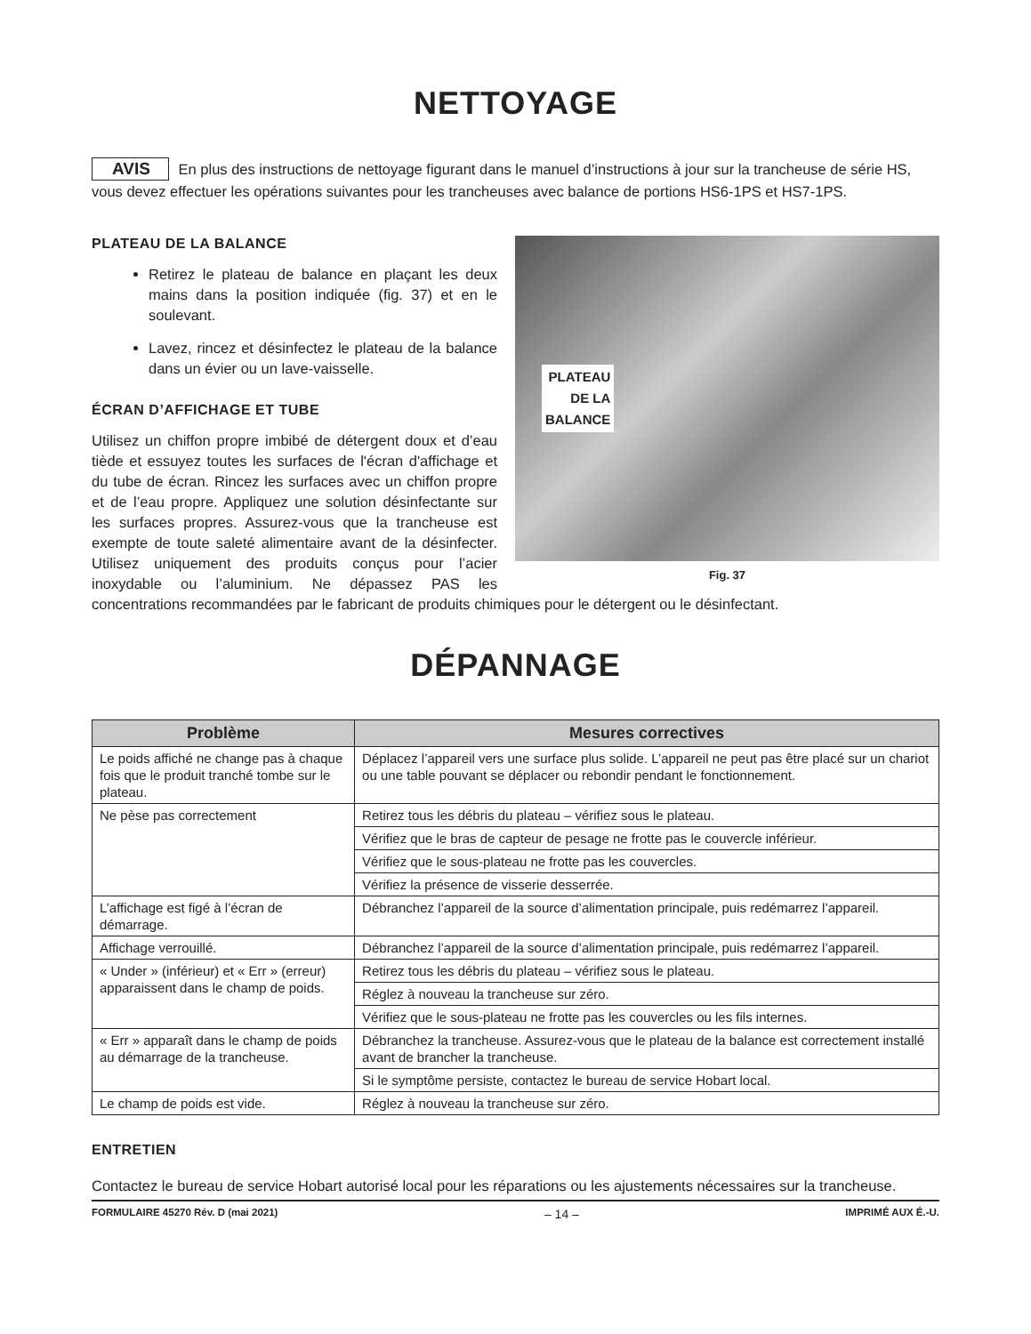NETTOYAGE
AVIS En plus des instructions de nettoyage figurant dans le manuel d’instructions à jour sur la trancheuse de série HS, vous devez effectuer les opérations suivantes pour les trancheuses avec balance de portions HS6-1PS et HS7-1PS.
PLATEAU
DE LA
BALANCE
Fig. 37
PLATEAU DE LA BALANCE
Retirez le plateau de balance en plaçant les deux mains dans la position indiquée (fig. 37) et en le soulevant.
Lavez, rincez et désinfectez le plateau de la balance dans un évier ou un lave-vaisselle.
ÉCRAN D’AFFICHAGE ET TUBE
Utilisez un chiffon propre imbibé de détergent doux et d’eau tiède et essuyez toutes les surfaces de l'écran d'affichage et du tube de écran. Rincez les surfaces avec un chiffon propre et de l’eau propre. Appliquez une solution désinfectante sur les surfaces propres. Assurez-vous que la trancheuse est exempte de toute saleté alimentaire avant de la désinfecter. Utilisez uniquement des produits conçus pour l’acier inoxydable ou l’aluminium. Ne dépassez PAS les concentrations recommandées par le fabricant de produits chimiques pour le détergent ou le désinfectant.
DÉPANNAGE
| Problème | Mesures correctives |
| --- | --- |
| Le poids affiché ne change pas à chaque fois que le produit tranché tombe sur le plateau. | Déplacez l’appareil vers une surface plus solide. L’appareil ne peut pas être placé sur un chariot ou une table pouvant se déplacer ou rebondir pendant le fonctionnement. |
| Ne pèse pas correctement | Retirez tous les débris du plateau – vérifiez sous le plateau. |
| | Vérifiez que le bras de capteur de pesage ne frotte pas le couvercle inférieur. |
| | Vérifiez que le sous-plateau ne frotte pas les couvercles. |
| | Vérifiez la présence de visserie desserrée. |
| L’affichage est figé à l’écran de démarrage. | Débranchez l’appareil de la source d’alimentation principale, puis redémarrez l’appareil. |
| Affichage verrouillé. | Débranchez l’appareil de la source d’alimentation principale, puis redémarrez l’appareil. |
| « Under » (inférieur) et « Err » (erreur) apparaissent dans le champ de poids. | Retirez tous les débris du plateau – vérifiez sous le plateau. |
| | Réglez à nouveau la trancheuse sur zéro. |
| | Vérifiez que le sous-plateau ne frotte pas les couvercles ou les fils internes. |
| « Err » apparaît dans le champ de poids au démarrage de la trancheuse. | Débranchez la trancheuse. Assurez-vous que le plateau de la balance est correctement installé avant de brancher la trancheuse. |
| | Si le symptôme persiste, contactez le bureau de service Hobart local. |
| Le champ de poids est vide. | Réglez à nouveau la trancheuse sur zéro. |
ENTRETIEN
Contactez le bureau de service Hobart autorisé local pour les réparations ou les ajustements nécessaires sur la trancheuse.
FORMULAIRE 45270 Rév. D (mai 2021) – 14 – IMPRIMÉ AUX É.-U.